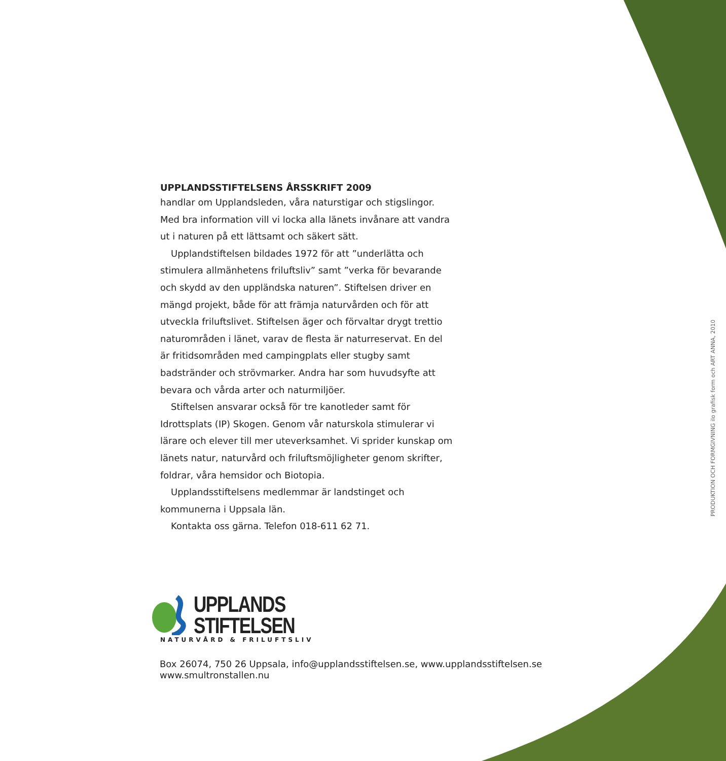UPPLANDSSTIFTELSENS ÅRSSKRIFT 2009
handlar om Upplandsleden, våra naturstigar och stigslingor. Med bra information vill vi locka alla länets invånare att vandra ut i naturen på ett lättsamt och säkert sätt.
Upplandstiftelsen bildades 1972 för att ”underlätta och stimulera allmänhetens friluftsliv” samt ”verka för bevarande och skydd av den uppländska naturen”. Stiftelsen driver en mängd projekt, både för att främja naturvården och för att utveckla friluftslivet. Stiftelsen äger och förvaltar drygt trettio naturområden i länet, varav de flesta är naturreservat. En del är fritidsområden med campingplats eller stugby samt badstränder och strövmarker. Andra har som huvudsyfte att bevara och vårda arter och naturmiljöer.
Stiftelsen ansvarar också för tre kanotleder samt för Idrottsplats (IP) Skogen. Genom vår naturskola stimulerar vi lärare och elever till mer uteverksamhet. Vi sprider kunskap om länets natur, naturvård och friluftsmöjligheter genom skrifter, foldrar, våra hemsidor och Biotopia.
Upplandsstiftelsens medlemmar är landstinget och kommunerna i Uppsala län.
Kontakta oss gärna. Telefon 018-611 62 71.
UPPLANDS
STIFTELSEN
NATURVÅRD & FRILUFTSLIV
Box 26074, 750 26 Uppsala, info@upplandsstiftelsen.se, www.upplandsstiftelsen.se
www.smultronstallen.nu
PRODUKTION OCH FORMGIVNING ilo grafisk form och ART ANNA, 2010